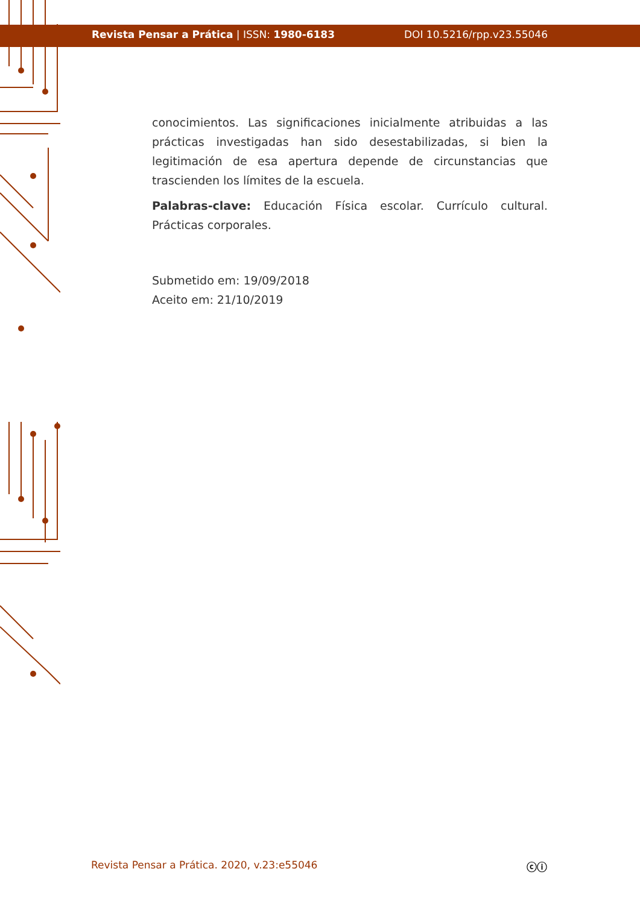Revista Pensar a Prática | ISSN: 1980-6183 DOI 10.5216/rpp.v23.55046
conocimientos. Las significaciones inicialmente atribuidas a las prácticas investigadas han sido desestabilizadas, si bien la legitimación de esa apertura depende de circunstancias que trascienden los límites de la escuela.
Palabras-clave: Educación Física escolar. Currículo cultural. Prácticas corporales.
Submetido em: 19/09/2018
Aceito em: 21/10/2019
Revista Pensar a Prática. 2020, v.23:e55046 ⓒⓘ